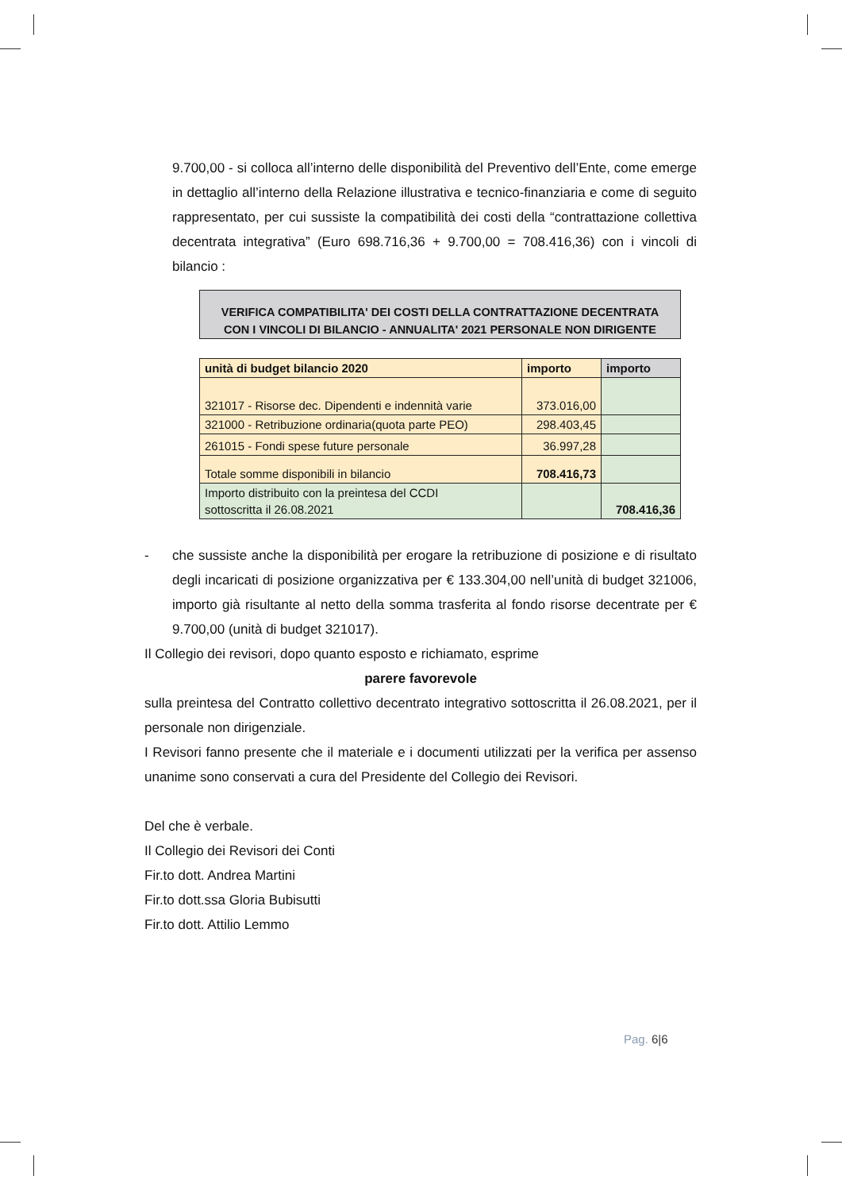9.700,00 - si colloca all’interno delle disponibilità del Preventivo dell’Ente, come emerge in dettaglio all’interno della Relazione illustrativa e tecnico-finanziaria e come di seguito rappresentato, per cui sussiste la compatibilità dei costi della “contrattazione collettiva decentrata integrativa” (Euro 698.716,36 + 9.700,00 = 708.416,36) con i vincoli di bilancio :
VERIFICA COMPATIBILITA' DEI COSTI DELLA CONTRATTAZIONE DECENTRATA
CON I VINCOLI DI BILANCIO - ANNUALITA' 2021 PERSONALE NON DIRIGENTE
| unità di budget bilancio 2020 | importo | importo |
| --- | --- | --- |
| 321017 - Risorse dec. Dipendenti e indennità varie | 373.016,00 | |
| 321000 - Retribuzione ordinaria(quota parte PEO) | 298.403,45 | |
| 261015 - Fondi spese future personale | 36.997,28 | |
| Totale somme disponibili in bilancio | 708.416,73 | |
| Importo distribuito con la preintesa del CCDI sottoscritta il 26.08.2021 | | 708.416,36 |
- che sussiste anche la disponibilità per erogare la retribuzione di posizione e di risultato degli incaricati di posizione organizzativa per € 133.304,00 nell’unità di budget 321006, importo già risultante al netto della somma trasferita al fondo risorse decentrate per € 9.700,00 (unità di budget 321017).
Il Collegio dei revisori, dopo quanto esposto e richiamato, esprime
parere favorevole
sulla preintesa del Contratto collettivo decentrato integrativo sottoscritta il 26.08.2021, per il personale non dirigenziale.
I Revisori fanno presente che il materiale e i documenti utilizzati per la verifica per assenso unanime sono conservati a cura del Presidente del Collegio dei Revisori.
Del che è verbale.
Il Collegio dei Revisori dei Conti
Fir.to dott. Andrea Martini
Fir.to dott.ssa Gloria Bubisutti
Fir.to dott. Attilio Lemmo
Pag. 6|6